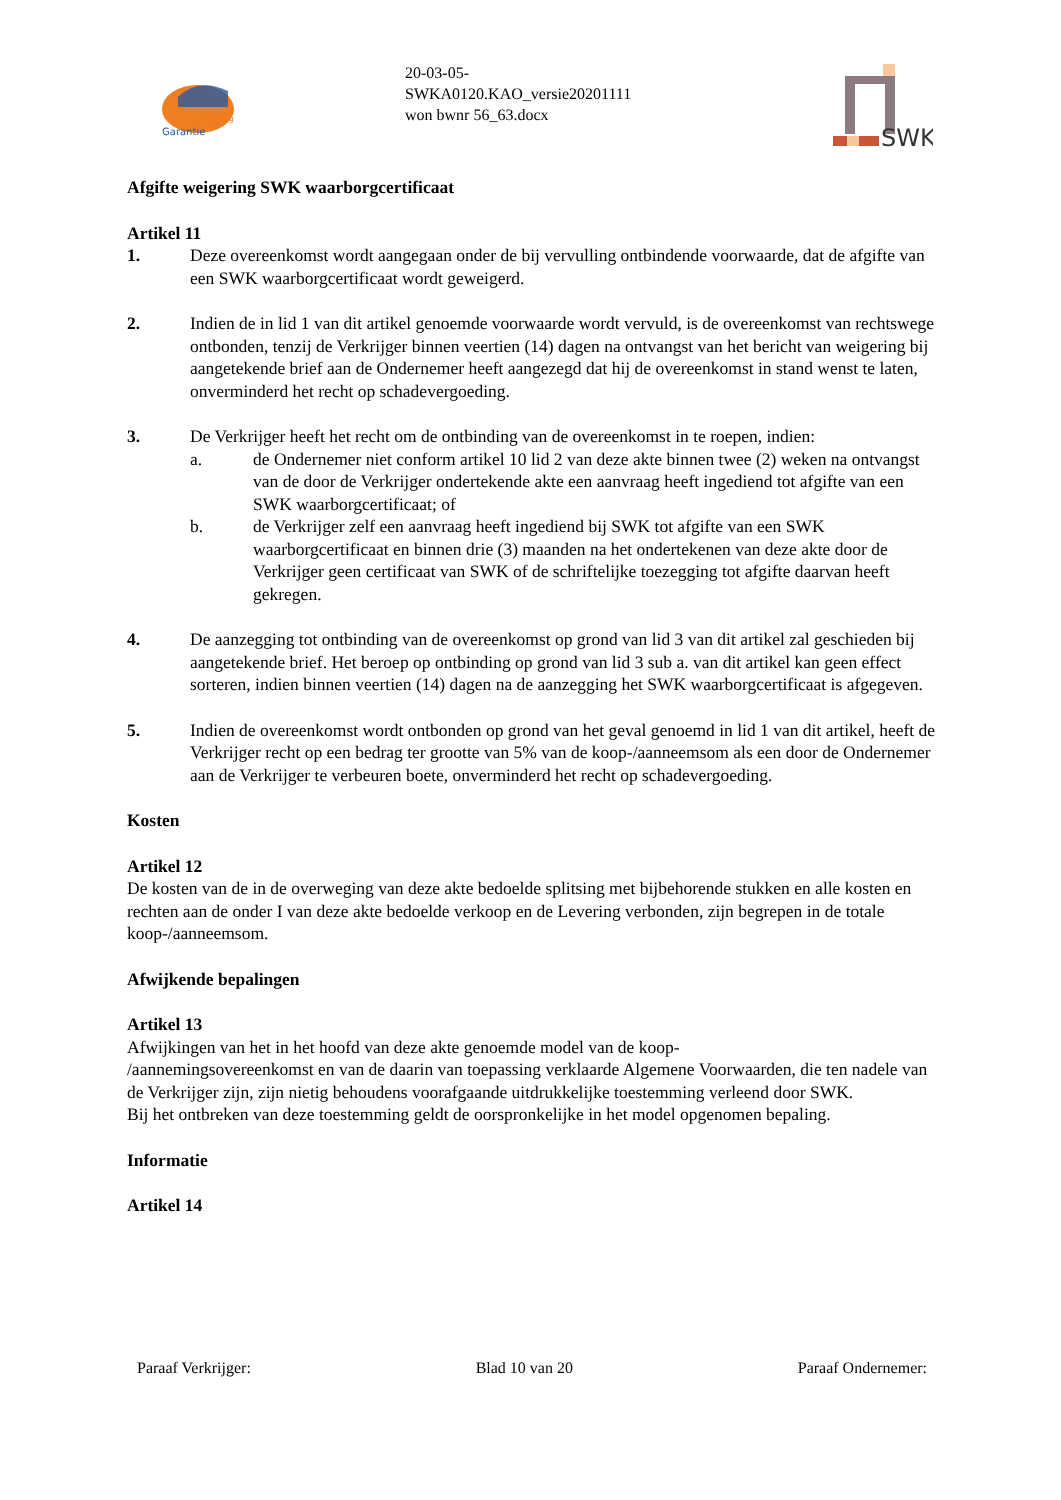Garantie
Woning
20-03-05-
SWKA0120.KAO_versie20201111
won bwnr 56_63.docx
SWK
Afgifte weigering SWK waarborgcertificaat
Artikel 11
1. Deze overeenkomst wordt aangegaan onder de bij vervulling ontbindende voorwaarde, dat de afgifte van een SWK waarborgcertificaat wordt geweigerd.
2. Indien de in lid 1 van dit artikel genoemde voorwaarde wordt vervuld, is de overeenkomst van rechtswege ontbonden, tenzij de Verkrijger binnen veertien (14) dagen na ontvangst van het bericht van weigering bij aangetekende brief aan de Ondernemer heeft aangezegd dat hij de overeenkomst in stand wenst te laten, onverminderd het recht op schadevergoeding.
3. De Verkrijger heeft het recht om de ontbinding van de overeenkomst in te roepen, indien:
a. de Ondernemer niet conform artikel 10 lid 2 van deze akte binnen twee (2) weken na ontvangst van de door de Verkrijger ondertekende akte een aanvraag heeft ingediend tot afgifte van een SWK waarborgcertificaat; of
b. de Verkrijger zelf een aanvraag heeft ingediend bij SWK tot afgifte van een SWK waarborgcertificaat en binnen drie (3) maanden na het ondertekenen van deze akte door de Verkrijger geen certificaat van SWK of de schriftelijke toezegging tot afgifte daarvan heeft gekregen.
4. De aanzegging tot ontbinding van de overeenkomst op grond van lid 3 van dit artikel zal geschieden bij aangetekende brief. Het beroep op ontbinding op grond van lid 3 sub a. van dit artikel kan geen effect sorteren, indien binnen veertien (14) dagen na de aanzegging het SWK waarborgcertificaat is afgegeven.
5. Indien de overeenkomst wordt ontbonden op grond van het geval genoemd in lid 1 van dit artikel, heeft de Verkrijger recht op een bedrag ter grootte van 5% van de koop-/aanneemsom als een door de Ondernemer aan de Verkrijger te verbeuren boete, onverminderd het recht op schadevergoeding.
Kosten
Artikel 12
De kosten van de in de overweging van deze akte bedoelde splitsing met bijbehorende stukken en alle kosten en rechten aan de onder I van deze akte bedoelde verkoop en de Levering verbonden, zijn begrepen in de totale koop-/aanneemsom.
Afwijkende bepalingen
Artikel 13
Afwijkingen van het in het hoofd van deze akte genoemde model van de koop-
/aannemingsovereenkomst en van de daarin van toepassing verklaarde Algemene Voorwaarden, die ten nadele van de Verkrijger zijn, zijn nietig behoudens voorafgaande uitdrukkelijke toestemming verleend door SWK.
Bij het ontbreken van deze toestemming geldt de oorspronkelijke in het model opgenomen bepaling.
Informatie
Artikel 14
Paraaf Verkrijger: Blad 10 van 20 Paraaf Ondernemer: